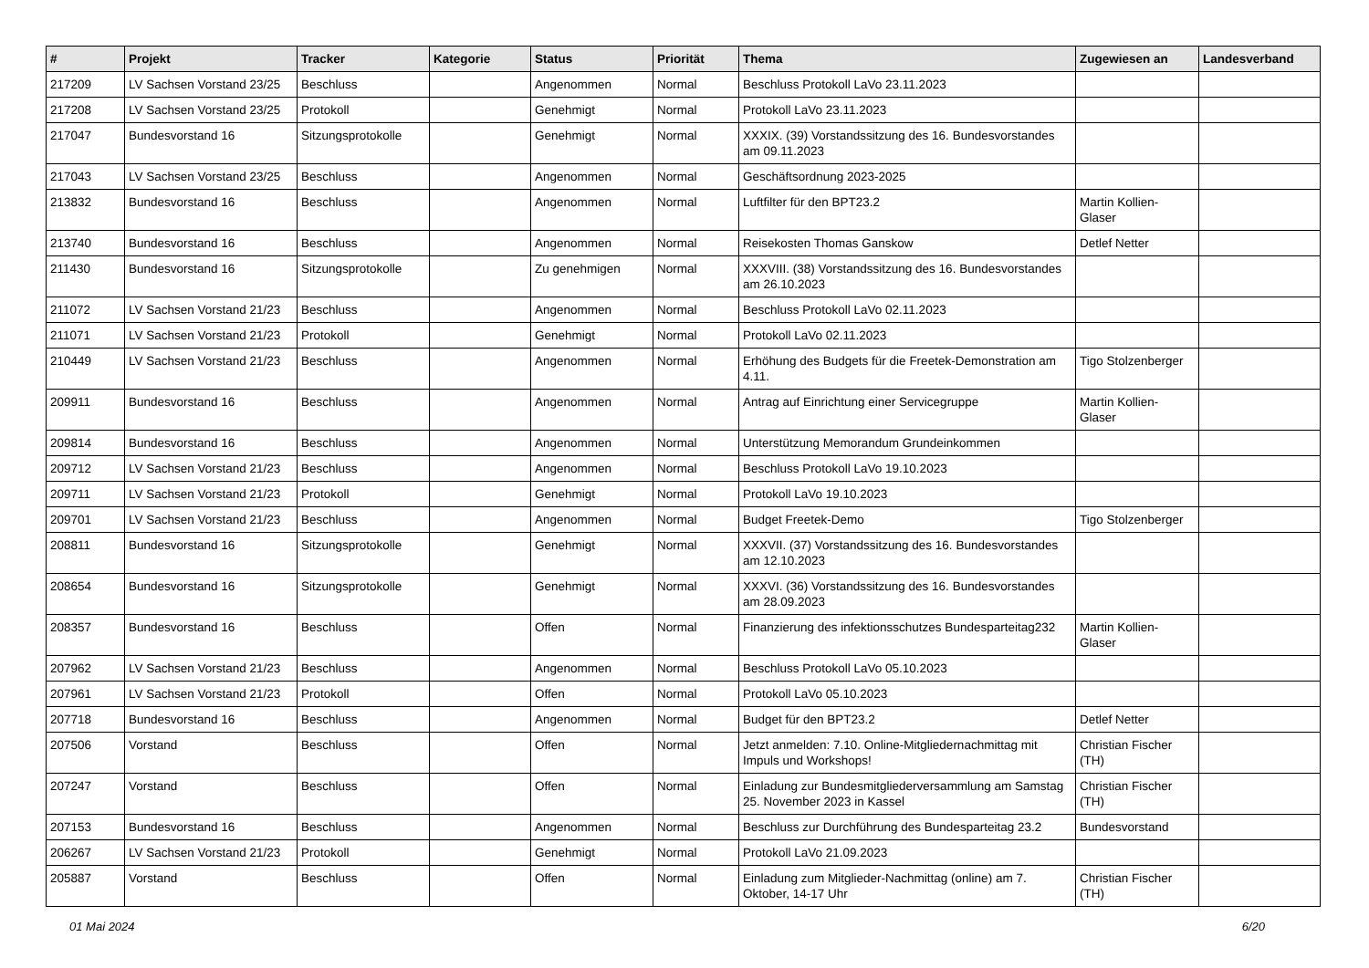| # | Projekt | Tracker | Kategorie | Status | Priorität | Thema | Zugewiesen an | Landesverband |
| --- | --- | --- | --- | --- | --- | --- | --- | --- |
| 217209 | LV Sachsen Vorstand 23/25 | Beschluss | | Angenommen | Normal | Beschluss Protokoll LaVo 23.11.2023 | | |
| 217208 | LV Sachsen Vorstand 23/25 | Protokoll | | Genehmigt | Normal | Protokoll LaVo 23.11.2023 | | |
| 217047 | Bundesvorstand 16 | Sitzungsprotokolle | | Genehmigt | Normal | XXXIX. (39) Vorstandssitzung des 16. Bundesvorstandes am 09.11.2023 | | |
| 217043 | LV Sachsen Vorstand 23/25 | Beschluss | | Angenommen | Normal | Geschäftsordnung 2023-2025 | | |
| 213832 | Bundesvorstand 16 | Beschluss | | Angenommen | Normal | Luftfilter für den BPT23.2 | Martin Kollien-Glaser | |
| 213740 | Bundesvorstand 16 | Beschluss | | Angenommen | Normal | Reisekosten Thomas Ganskow | Detlef Netter | |
| 211430 | Bundesvorstand 16 | Sitzungsprotokolle | | Zu genehmigen | Normal | XXXVIII. (38) Vorstandssitzung des 16. Bundesvorstandes am 26.10.2023 | | |
| 211072 | LV Sachsen Vorstand 21/23 | Beschluss | | Angenommen | Normal | Beschluss Protokoll LaVo 02.11.2023 | | |
| 211071 | LV Sachsen Vorstand 21/23 | Protokoll | | Genehmigt | Normal | Protokoll LaVo 02.11.2023 | | |
| 210449 | LV Sachsen Vorstand 21/23 | Beschluss | | Angenommen | Normal | Erhöhung des Budgets für die Freetek-Demonstration am 4.11. | Tigo Stolzenberger | |
| 209911 | Bundesvorstand 16 | Beschluss | | Angenommen | Normal | Antrag auf Einrichtung einer Servicegruppe | Martin Kollien-Glaser | |
| 209814 | Bundesvorstand 16 | Beschluss | | Angenommen | Normal | Unterstützung Memorandum Grundeinkommen | | |
| 209712 | LV Sachsen Vorstand 21/23 | Beschluss | | Angenommen | Normal | Beschluss Protokoll LaVo 19.10.2023 | | |
| 209711 | LV Sachsen Vorstand 21/23 | Protokoll | | Genehmigt | Normal | Protokoll LaVo 19.10.2023 | | |
| 209701 | LV Sachsen Vorstand 21/23 | Beschluss | | Angenommen | Normal | Budget Freetek-Demo | Tigo Stolzenberger | |
| 208811 | Bundesvorstand 16 | Sitzungsprotokolle | | Genehmigt | Normal | XXXVII. (37) Vorstandssitzung des 16. Bundesvorstandes am 12.10.2023 | | |
| 208654 | Bundesvorstand 16 | Sitzungsprotokolle | | Genehmigt | Normal | XXXVI. (36) Vorstandssitzung des 16. Bundesvorstandes am 28.09.2023 | | |
| 208357 | Bundesvorstand 16 | Beschluss | | Offen | Normal | Finanzierung des infektionsschutzes Bundesparteitag232 | Martin Kollien-Glaser | |
| 207962 | LV Sachsen Vorstand 21/23 | Beschluss | | Angenommen | Normal | Beschluss Protokoll LaVo 05.10.2023 | | |
| 207961 | LV Sachsen Vorstand 21/23 | Protokoll | | Offen | Normal | Protokoll LaVo 05.10.2023 | | |
| 207718 | Bundesvorstand 16 | Beschluss | | Angenommen | Normal | Budget für den BPT23.2 | Detlef Netter | |
| 207506 | Vorstand | Beschluss | | Offen | Normal | Jetzt anmelden: 7.10. Online-Mitgliedernachmittag mit Impuls und Workshops! | Christian Fischer (TH) | |
| 207247 | Vorstand | Beschluss | | Offen | Normal | Einladung zur Bundesmitgliederversammlung am Samstag 25. November 2023 in Kassel | Christian Fischer (TH) | |
| 207153 | Bundesvorstand 16 | Beschluss | | Angenommen | Normal | Beschluss zur Durchführung des Bundesparteitag 23.2 | Bundesvorstand | |
| 206267 | LV Sachsen Vorstand 21/23 | Protokoll | | Genehmigt | Normal | Protokoll LaVo 21.09.2023 | | |
| 205887 | Vorstand | Beschluss | | Offen | Normal | Einladung zum Mitglieder-Nachmittag (online) am 7. Oktober, 14-17 Uhr | Christian Fischer (TH) | |
01 Mai 2024 6/20